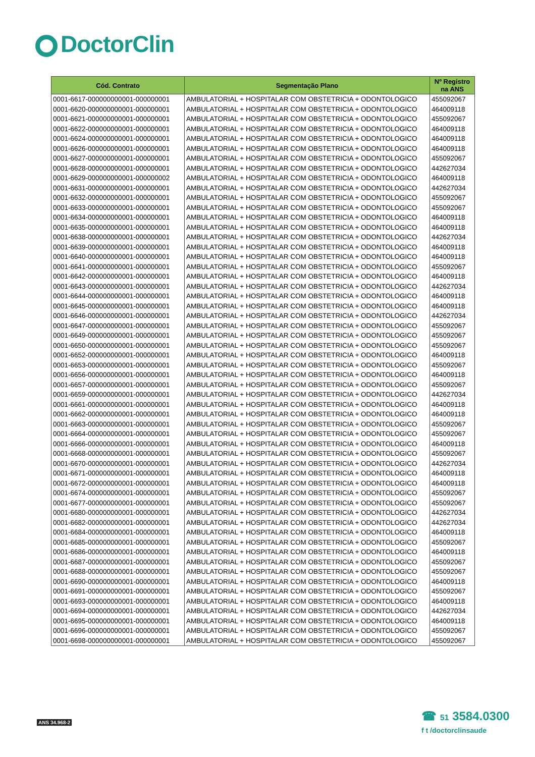DoctorClin
| Cód. Contrato | Segmentação Plano | Nº Registro na ANS |
| --- | --- | --- |
| 0001-6617-000000000001-000000001 | AMBULATORIAL + HOSPITALAR COM OBSTETRICIA + ODONTOLOGICO | 455092067 |
| 0001-6620-000000000001-000000001 | AMBULATORIAL + HOSPITALAR COM OBSTETRICIA + ODONTOLOGICO | 464009118 |
| 0001-6621-000000000001-000000001 | AMBULATORIAL + HOSPITALAR COM OBSTETRICIA + ODONTOLOGICO | 455092067 |
| 0001-6622-000000000001-000000001 | AMBULATORIAL + HOSPITALAR COM OBSTETRICIA + ODONTOLOGICO | 464009118 |
| 0001-6624-000000000001-000000001 | AMBULATORIAL + HOSPITALAR COM OBSTETRICIA + ODONTOLOGICO | 464009118 |
| 0001-6626-000000000001-000000001 | AMBULATORIAL + HOSPITALAR COM OBSTETRICIA + ODONTOLOGICO | 464009118 |
| 0001-6627-000000000001-000000001 | AMBULATORIAL + HOSPITALAR COM OBSTETRICIA + ODONTOLOGICO | 455092067 |
| 0001-6628-000000000001-000000001 | AMBULATORIAL + HOSPITALAR COM OBSTETRICIA + ODONTOLOGICO | 442627034 |
| 0001-6629-000000000001-000000002 | AMBULATORIAL + HOSPITALAR COM OBSTETRICIA + ODONTOLOGICO | 464009118 |
| 0001-6631-000000000001-000000001 | AMBULATORIAL + HOSPITALAR COM OBSTETRICIA + ODONTOLOGICO | 442627034 |
| 0001-6632-000000000001-000000001 | AMBULATORIAL + HOSPITALAR COM OBSTETRICIA + ODONTOLOGICO | 455092067 |
| 0001-6633-000000000001-000000001 | AMBULATORIAL + HOSPITALAR COM OBSTETRICIA + ODONTOLOGICO | 455092067 |
| 0001-6634-000000000001-000000001 | AMBULATORIAL + HOSPITALAR COM OBSTETRICIA + ODONTOLOGICO | 464009118 |
| 0001-6635-000000000001-000000001 | AMBULATORIAL + HOSPITALAR COM OBSTETRICIA + ODONTOLOGICO | 464009118 |
| 0001-6638-000000000001-000000001 | AMBULATORIAL + HOSPITALAR COM OBSTETRICIA + ODONTOLOGICO | 442627034 |
| 0001-6639-000000000001-000000001 | AMBULATORIAL + HOSPITALAR COM OBSTETRICIA + ODONTOLOGICO | 464009118 |
| 0001-6640-000000000001-000000001 | AMBULATORIAL + HOSPITALAR COM OBSTETRICIA + ODONTOLOGICO | 464009118 |
| 0001-6641-000000000001-000000001 | AMBULATORIAL + HOSPITALAR COM OBSTETRICIA + ODONTOLOGICO | 455092067 |
| 0001-6642-000000000001-000000001 | AMBULATORIAL + HOSPITALAR COM OBSTETRICIA + ODONTOLOGICO | 464009118 |
| 0001-6643-000000000001-000000001 | AMBULATORIAL + HOSPITALAR COM OBSTETRICIA + ODONTOLOGICO | 442627034 |
| 0001-6644-000000000001-000000001 | AMBULATORIAL + HOSPITALAR COM OBSTETRICIA + ODONTOLOGICO | 464009118 |
| 0001-6645-000000000001-000000001 | AMBULATORIAL + HOSPITALAR COM OBSTETRICIA + ODONTOLOGICO | 464009118 |
| 0001-6646-000000000001-000000001 | AMBULATORIAL + HOSPITALAR COM OBSTETRICIA + ODONTOLOGICO | 442627034 |
| 0001-6647-000000000001-000000001 | AMBULATORIAL + HOSPITALAR COM OBSTETRICIA + ODONTOLOGICO | 455092067 |
| 0001-6649-000000000001-000000001 | AMBULATORIAL + HOSPITALAR COM OBSTETRICIA + ODONTOLOGICO | 455092067 |
| 0001-6650-000000000001-000000001 | AMBULATORIAL + HOSPITALAR COM OBSTETRICIA + ODONTOLOGICO | 455092067 |
| 0001-6652-000000000001-000000001 | AMBULATORIAL + HOSPITALAR COM OBSTETRICIA + ODONTOLOGICO | 464009118 |
| 0001-6653-000000000001-000000001 | AMBULATORIAL + HOSPITALAR COM OBSTETRICIA + ODONTOLOGICO | 455092067 |
| 0001-6656-000000000001-000000001 | AMBULATORIAL + HOSPITALAR COM OBSTETRICIA + ODONTOLOGICO | 464009118 |
| 0001-6657-000000000001-000000001 | AMBULATORIAL + HOSPITALAR COM OBSTETRICIA + ODONTOLOGICO | 455092067 |
| 0001-6659-000000000001-000000001 | AMBULATORIAL + HOSPITALAR COM OBSTETRICIA + ODONTOLOGICO | 442627034 |
| 0001-6661-000000000001-000000001 | AMBULATORIAL + HOSPITALAR COM OBSTETRICIA + ODONTOLOGICO | 464009118 |
| 0001-6662-000000000001-000000001 | AMBULATORIAL + HOSPITALAR COM OBSTETRICIA + ODONTOLOGICO | 464009118 |
| 0001-6663-000000000001-000000001 | AMBULATORIAL + HOSPITALAR COM OBSTETRICIA + ODONTOLOGICO | 455092067 |
| 0001-6664-000000000001-000000001 | AMBULATORIAL + HOSPITALAR COM OBSTETRICIA + ODONTOLOGICO | 455092067 |
| 0001-6666-000000000001-000000001 | AMBULATORIAL + HOSPITALAR COM OBSTETRICIA + ODONTOLOGICO | 464009118 |
| 0001-6668-000000000001-000000001 | AMBULATORIAL + HOSPITALAR COM OBSTETRICIA + ODONTOLOGICO | 455092067 |
| 0001-6670-000000000001-000000001 | AMBULATORIAL + HOSPITALAR COM OBSTETRICIA + ODONTOLOGICO | 442627034 |
| 0001-6671-000000000001-000000001 | AMBULATORIAL + HOSPITALAR COM OBSTETRICIA + ODONTOLOGICO | 464009118 |
| 0001-6672-000000000001-000000001 | AMBULATORIAL + HOSPITALAR COM OBSTETRICIA + ODONTOLOGICO | 464009118 |
| 0001-6674-000000000001-000000001 | AMBULATORIAL + HOSPITALAR COM OBSTETRICIA + ODONTOLOGICO | 455092067 |
| 0001-6677-000000000001-000000001 | AMBULATORIAL + HOSPITALAR COM OBSTETRICIA + ODONTOLOGICO | 455092067 |
| 0001-6680-000000000001-000000001 | AMBULATORIAL + HOSPITALAR COM OBSTETRICIA + ODONTOLOGICO | 442627034 |
| 0001-6682-000000000001-000000001 | AMBULATORIAL + HOSPITALAR COM OBSTETRICIA + ODONTOLOGICO | 442627034 |
| 0001-6684-000000000001-000000001 | AMBULATORIAL + HOSPITALAR COM OBSTETRICIA + ODONTOLOGICO | 464009118 |
| 0001-6685-000000000001-000000001 | AMBULATORIAL + HOSPITALAR COM OBSTETRICIA + ODONTOLOGICO | 455092067 |
| 0001-6686-000000000001-000000001 | AMBULATORIAL + HOSPITALAR COM OBSTETRICIA + ODONTOLOGICO | 464009118 |
| 0001-6687-000000000001-000000001 | AMBULATORIAL + HOSPITALAR COM OBSTETRICIA + ODONTOLOGICO | 455092067 |
| 0001-6688-000000000001-000000001 | AMBULATORIAL + HOSPITALAR COM OBSTETRICIA + ODONTOLOGICO | 455092067 |
| 0001-6690-000000000001-000000001 | AMBULATORIAL + HOSPITALAR COM OBSTETRICIA + ODONTOLOGICO | 464009118 |
| 0001-6691-000000000001-000000001 | AMBULATORIAL + HOSPITALAR COM OBSTETRICIA + ODONTOLOGICO | 455092067 |
| 0001-6693-000000000001-000000001 | AMBULATORIAL + HOSPITALAR COM OBSTETRICIA + ODONTOLOGICO | 464009118 |
| 0001-6694-000000000001-000000001 | AMBULATORIAL + HOSPITALAR COM OBSTETRICIA + ODONTOLOGICO | 442627034 |
| 0001-6695-000000000001-000000001 | AMBULATORIAL + HOSPITALAR COM OBSTETRICIA + ODONTOLOGICO | 464009118 |
| 0001-6696-000000000001-000000001 | AMBULATORIAL + HOSPITALAR COM OBSTETRICIA + ODONTOLOGICO | 455092067 |
| 0001-6698-000000000001-000000001 | AMBULATORIAL + HOSPITALAR COM OBSTETRICIA + ODONTOLOGICO | 455092067 |
ANS 34.968-2
☎ 51 3584.0300
f t /doctorclinsaude